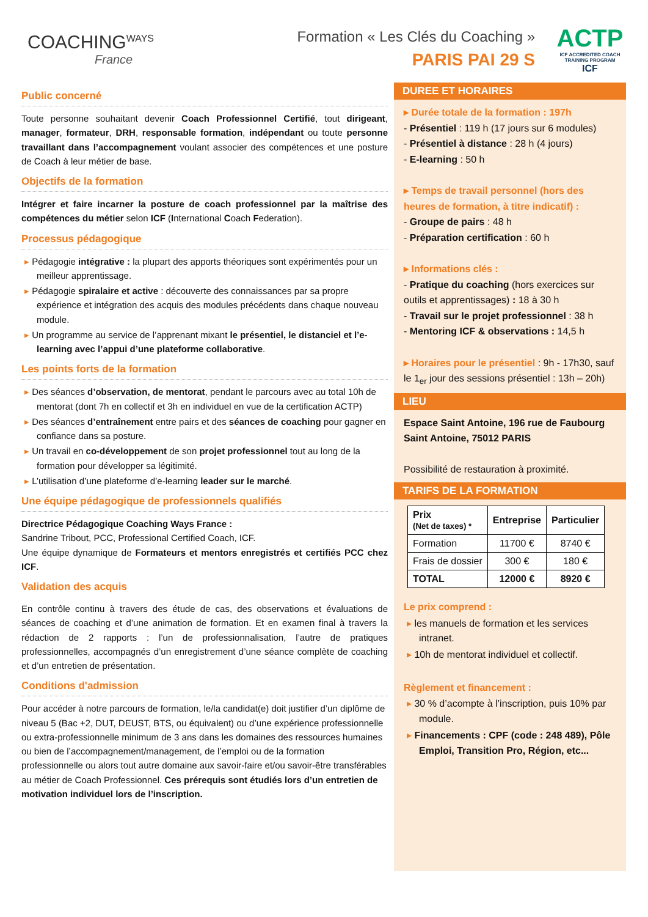COACHINGWAYS
France
Formation « Les Clés du Coaching »
PARIS PAI 29 S
ACTP
ICF ACCREDITED COACH TRAINING PROGRAM
ICF
Public concerné
Toute personne souhaitant devenir Coach Professionnel Certifié, tout dirigeant, manager, formateur, DRH, responsable formation, indépendant ou toute personne travaillant dans l’accompagnement voulant associer des compétences et une posture de Coach à leur métier de base.
Objectifs de la formation
Intégrer et faire incarner la posture de coach professionnel par la maîtrise des compétences du métier selon ICF (International Coach Federation).
Processus pédagogique
Pédagogie intégrative : la plupart des apports théoriques sont expérimentés pour un meilleur apprentissage.
Pédagogie spiralaire et active : découverte des connaissances par sa propre expérience et intégration des acquis des modules précédents dans chaque nouveau module.
Un programme au service de l’apprenant mixant le présentiel, le distanciel et l’e-learning avec l’appui d’une plateforme collaborative.
Les points forts de la formation
Des séances d’observation, de mentorat, pendant le parcours avec au total 10h de mentorat (dont 7h en collectif et 3h en individuel en vue de la certification ACTP)
Des séances d’entraînement entre pairs et des séances de coaching pour gagner en confiance dans sa posture.
Un travail en co-développement de son projet professionnel tout au long de la formation pour développer sa légitimité.
L’utilisation d’une plateforme d’e-learning leader sur le marché.
Une équipe pédagogique de professionnels qualifiés
Directrice Pédagogique Coaching Ways France :
Sandrine Tribout, PCC, Professional Certified Coach, ICF.
Une équipe dynamique de Formateurs et mentors enregistrés et certifiés PCC chez ICF.
Validation des acquis
En contrôle continu à travers des étude de cas, des observations et évaluations de séances de coaching et d’une animation de formation. Et en examen final à travers la rédaction de 2 rapports : l’un de professionnalisation, l’autre de pratiques professionnelles, accompagnés d’un enregistrement d’une séance complète de coaching et d’un entretien de présentation.
Conditions d'admission
Pour accéder à notre parcours de formation, le/la candidat(e) doit justifier d’un diplôme de niveau 5 (Bac +2, DUT, DEUST, BTS, ou équivalent) ou d’une expérience professionnelle ou extra-professionnelle minimum de 3 ans dans les domaines des ressources humaines ou bien de l’accompagnement/management, de l’emploi ou de la formation professionnelle ou alors tout autre domaine aux savoir-faire et/ou savoir-être transférables au métier de Coach Professionnel. Ces prérequis sont étudiés lors d’un entretien de motivation individuel lors de l’inscription.
DUREE ET HORAIRES
▸ Durée totale de la formation : 197h
- Présentiel : 119 h (17 jours sur 6 modules)
- Présentiel à distance : 28 h (4 jours)
- E-learning : 50 h
▸ Temps de travail personnel (hors des heures de formation, à titre indicatif) :
- Groupe de pairs : 48 h
- Préparation certification : 60 h
▸ Informations clés :
- Pratique du coaching (hors exercices sur outils et apprentissages) : 18 à 30 h
- Travail sur le projet professionnel : 38 h
- Mentoring ICF & observations : 14,5 h
▸ Horaires pour le présentiel : 9h - 17h30, sauf le 1<sub>er</sub> jour des sessions présentiel : 13h – 20h)
LIEU
Espace Saint Antoine, 196 rue de Faubourg Saint Antoine, 75012 PARIS
Possibilité de restauration à proximité.
TARIFS DE LA FORMATION
| Prix (Net de taxes) * | Entreprise | Particulier |
| --- | --- | --- |
| Formation | 11700 € | 8740 € |
| Frais de dossier | 300 € | 180 € |
| TOTAL | 12000 € | 8920 € |
Le prix comprend :
les manuels de formation et les services intranet.
10h de mentorat individuel et collectif.
Règlement et financement :
30 % d’acompte à l’inscription, puis 10% par module.
Financements : CPF (code : 248 489), Pôle Emploi, Transition Pro, Région, etc...